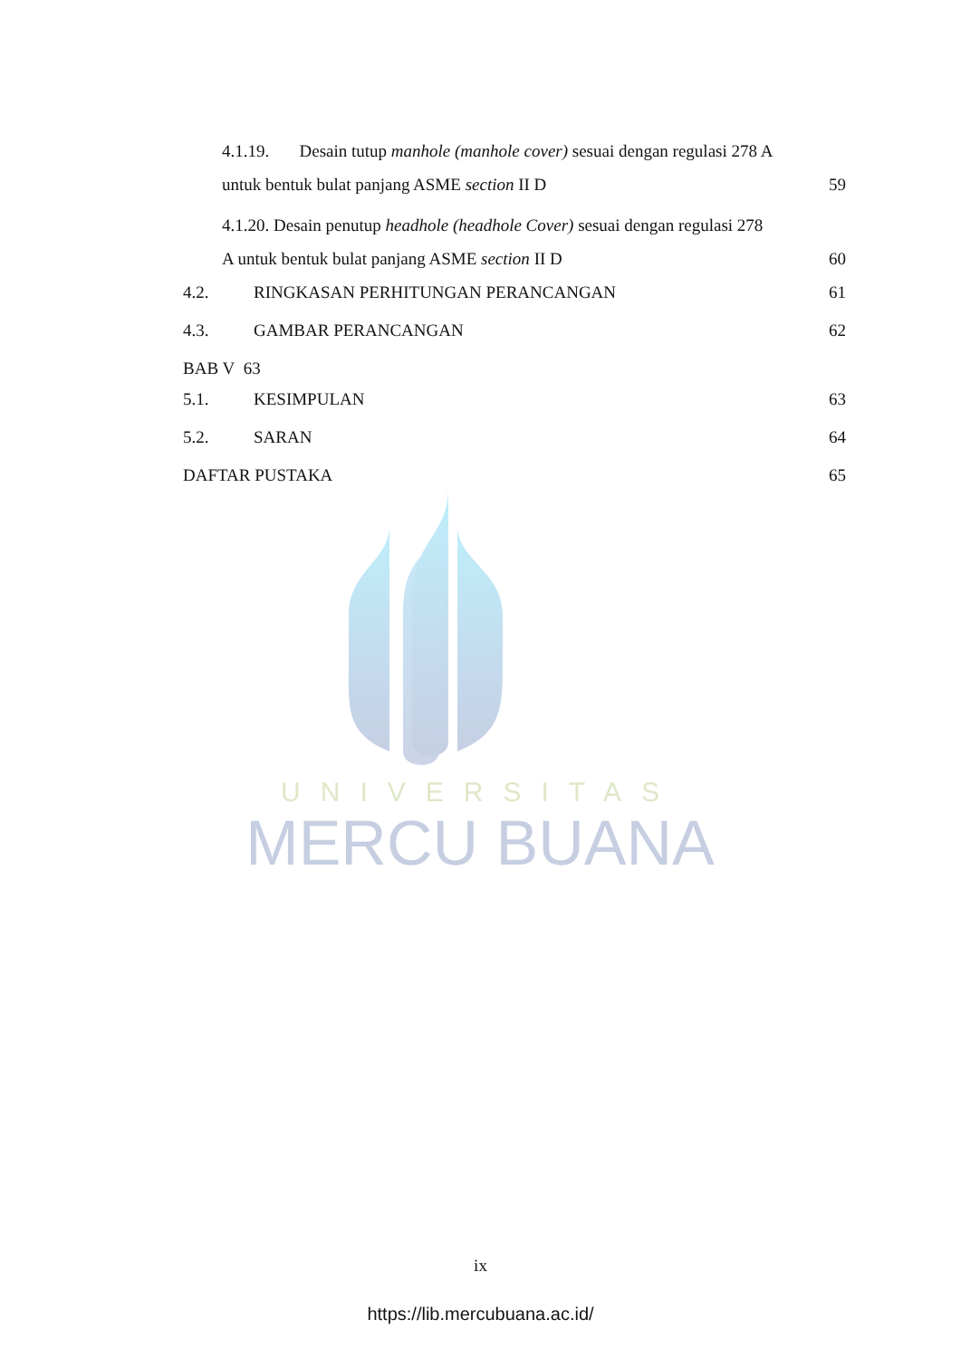UNIVERSITAS
MERCU BUANA
4.1.19. Desain tutup manhole (manhole cover) sesuai dengan regulasi 278 A
untuk bentuk bulat panjang ASME section II D 59
4.1.20. Desain penutup headhole (headhole Cover) sesuai dengan regulasi 278
A untuk bentuk bulat panjang ASME section II D 60
4.2. RINGKASAN PERHITUNGAN PERANCANGAN 61
4.3. GAMBAR PERANCANGAN 62
BAB V 63
5.1. KESIMPULAN 63
5.2. SARAN 64
DAFTAR PUSTAKA 65
ix
https://lib.mercubuana.ac.id/